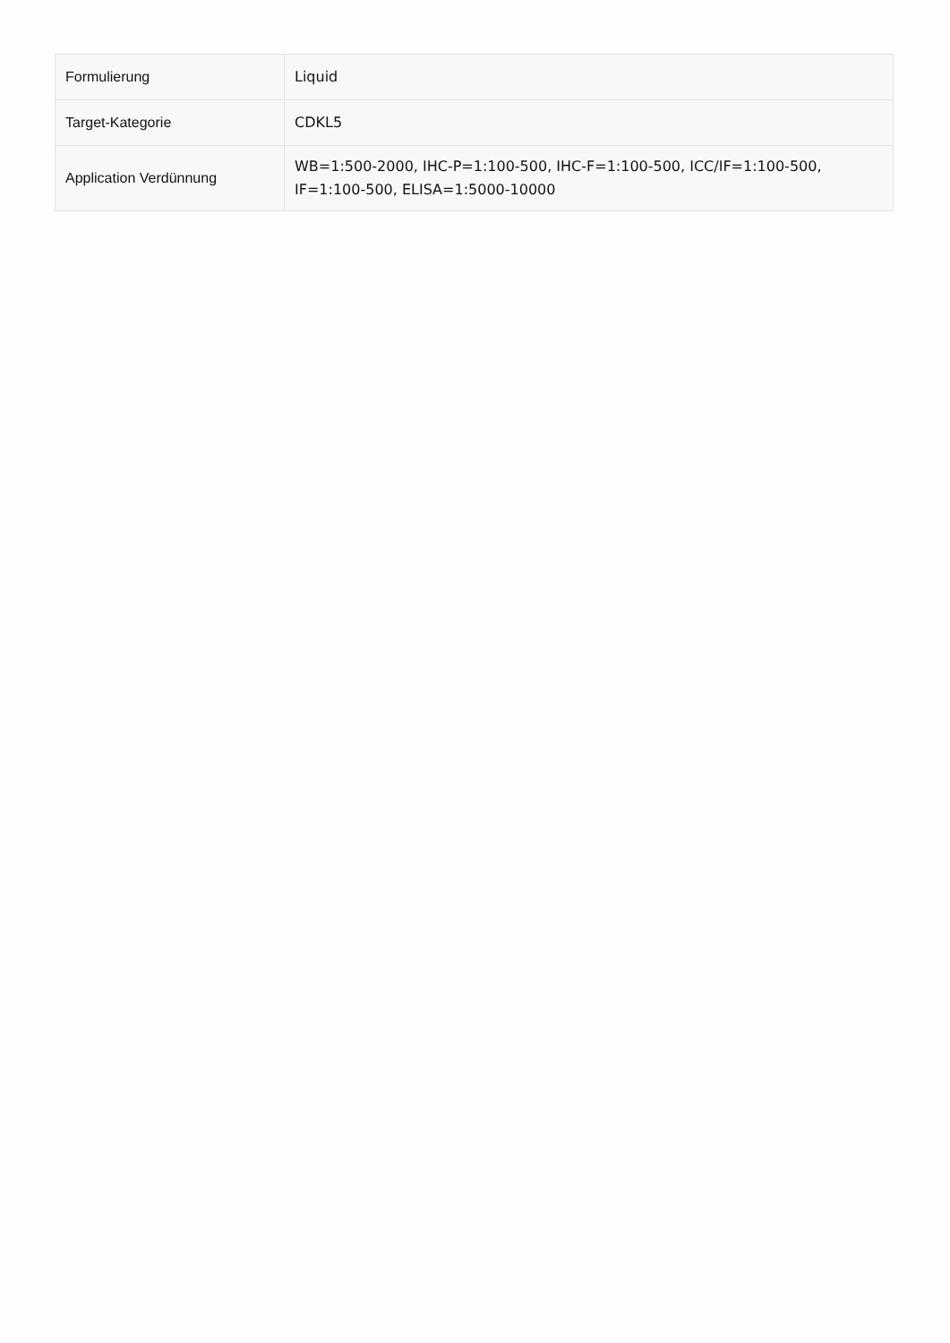| Formulierung | Liquid |
| Target-Kategorie | CDKL5 |
| Application Verdünnung | WB=1:500-2000, IHC-P=1:100-500, IHC-F=1:100-500, ICC/IF=1:100-500, IF=1:100-500, ELISA=1:5000-10000 |